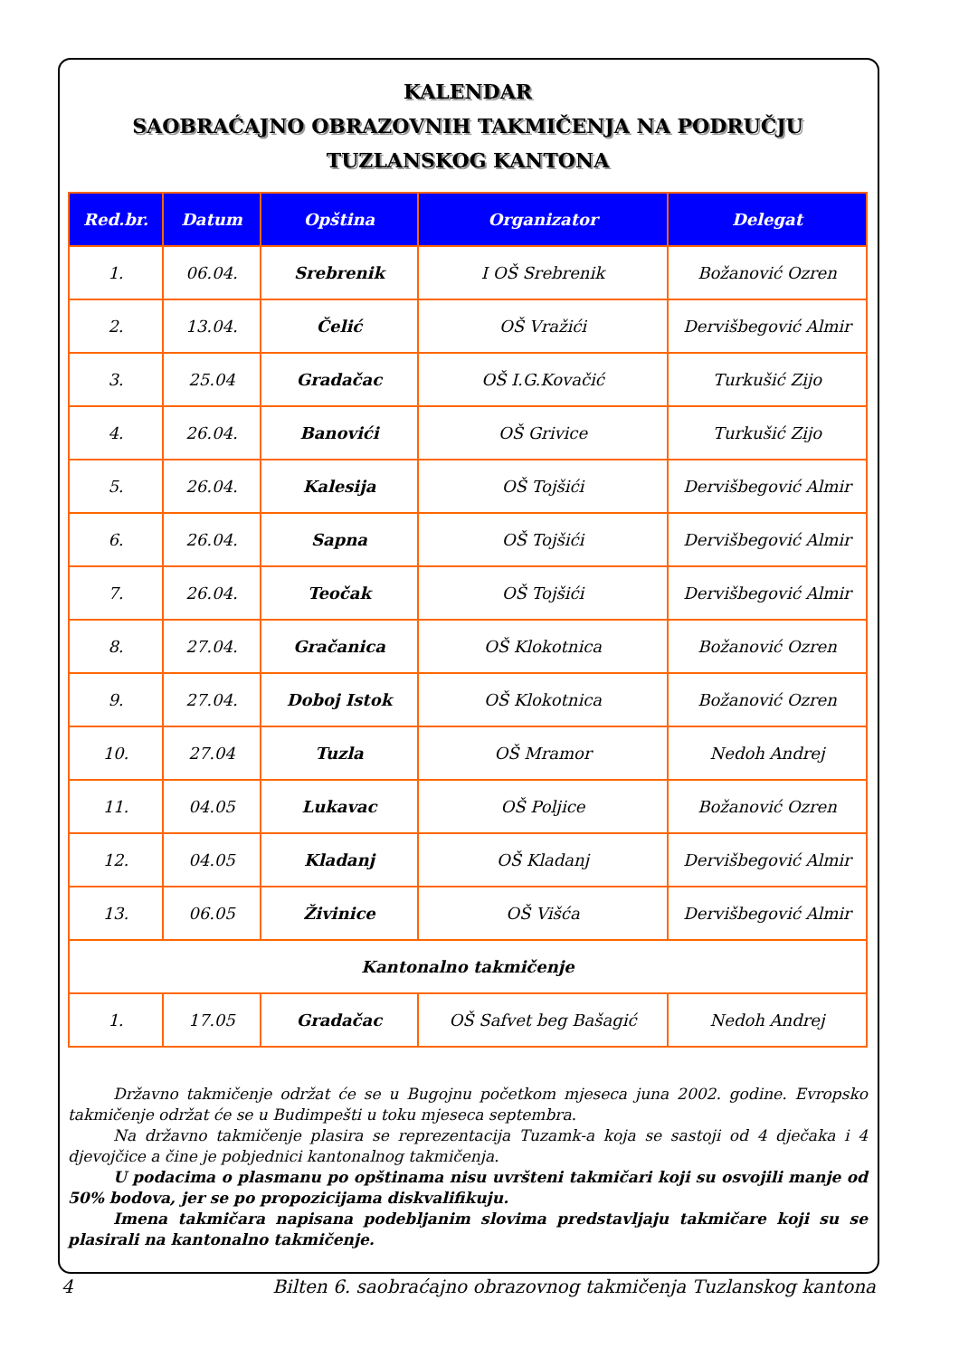KALENDAR
SAOBRAĆAJNO OBRAZOVNIH TAKMIČENJA NA PODRUČJU
TUZLANSKOG KANTONA
| Red.br. | Datum | Opština | Organizator | Delegat |
| --- | --- | --- | --- | --- |
| 1. | 06.04. | Srebrenik | I OŠ Srebrenik | Božanović Ozren |
| 2. | 13.04. | Čelić | OŠ Vražići | Dervišbegović Almir |
| 3. | 25.04 | Gradačac | OŠ I.G.Kovačić | Turkušić Zijo |
| 4. | 26.04. | Banovići | OŠ Grivice | Turkušić Zijo |
| 5. | 26.04. | Kalesija | OŠ Tojšići | Dervišbegović Almir |
| 6. | 26.04. | Sapna | OŠ Tojšići | Dervišbegović Almir |
| 7. | 26.04. | Teočak | OŠ Tojšići | Dervišbegović Almir |
| 8. | 27.04. | Gračanica | OŠ Klokotnica | Božanović Ozren |
| 9. | 27.04. | Doboj Istok | OŠ Klokotnica | Božanović Ozren |
| 10. | 27.04 | Tuzla | OŠ Mramor | Nedoh Andrej |
| 11. | 04.05 | Lukavac | OŠ Poljice | Božanović Ozren |
| 12. | 04.05 | Kladanj | OŠ Kladanj | Dervišbegović Almir |
| 13. | 06.05 | Živinice | OŠ Višća | Dervišbegović Almir |
| Kantonalno takmičenje | | | | |
| 1. | 17.05 | Gradačac | OŠ Safvet beg Bašagić | Nedoh Andrej |
Državno takmičenje održat će se u Bugojnu početkom mjeseca juna 2002. godine. Evropsko takmičenje održat će se u Budimpešti u toku mjeseca septembra.
Na državno takmičenje plasira se reprezentacija Tuzamk-a koja se sastoji od 4 dječaka i 4 djevojčice a čine je pobjednici kantonalnog takmičenja.
U podacima o plasmanu po opštinama nisu uvršteni takmičari koji su osvojili manje od 50% bodova, jer se po propozicijama diskvalifikuju.
Imena takmičara napisana podebljanim slovima predstavljaju takmičare koji su se plasirali na kantonalno takmičenje.
4 Bilten 6. saobraćajno obrazovnog takmičenja Tuzlanskog kantona